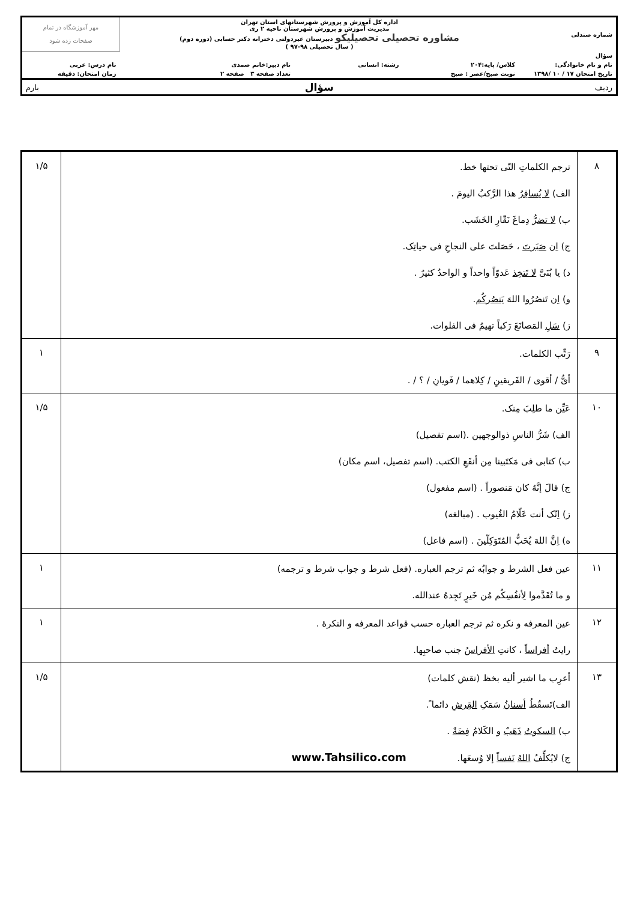| شماره صندلی | اداره کل آموزش و پرورش شهرستانهای استان تهران مدیریت آموزش و پرورش شهرستان ناحیه ۲ ری مشاوره تحصیلی تحصیلیکو دبیرستان غیردولتی دخترانه دکتر حسابی (دوره دوم) ( سال تحصیلی ۹۸-۹۷ ) | | | مهر آموزشگاه در تمام صفحات زده شود |
| سؤال | | | | |
| نام و نام خانوادگی: | کلاس/ پایه:۲۰۴ | رشته: انسانی | نام دبیر:خانم صمدی | نام درس: عربی |
| تاریخ امتحان ۱۷ / ۱۰ /۱۳۹۸ | نوبت صبح/عصر : صبح | | تعداد صفحه ۳ صفحه ۲ | زمان امتحان: دقیقه |
| ردیف | سؤال | | | بارم |
| ۸ | ترجم الکلماتِ التّی تحتها خط. الف) لا یُسافِرُ هذا الرَّکبُ الیومَ . ب) لا تضرُّ دِماغَ نَقّارِ الخَشَب. ج) اِن صَبَرتَ ، حَصَلتَ علی النجاحِ فی حیاتِک. د) یا بُنَیَّ لا تَتخِذ عَدوّاً واحداً و الواحدُ کثیرٌ . و) اِن تَنصُرُوا اللهَ یَنصُرکُم . ز) سَلِ المَصانَعَ رَکباً تهیمُ فی الفلوات. | ۱/۵ |
| ۹ | رَتِّب الکلمات. أیُّ / أقوی / الفَریقینِ / کِلاهما / فَویانِ / ؟ / . | ۱ |
| ۱۰ | عَیِّن ما طلِبَ مِنک. الف) شَرُّ الناسِ ذوالوجهین .(اسم تفصیل) ب) کتابی فی مَکتَبینا مِن أنفَعِ الکتب. (اسم تفصیل، اسم مکان) ج) قالَ إنَّهُ کان مَنصوراً . (اسم مفعول) ز) اِنّک أنت عَلّامُ الغُیوب . (مبالغه) ه) اِنَّ اللهَ یُحَبُّ المُتَوَکِلّینَ . (اسم فاعل) | ۱/۵ |
| ۱۱ | عین فعل الشرط و جوابُه ثم ترجم العباره. (فعل شرط و جواب شرط و ترجمه) و ما تُقَدَّموا لِأنفُسِکُم مُن خَیرٍ تَجِدهُ عندالله. | ۱ |
| ۱۲ | عین المعرفه و نکره ثم ترجم العباره حسب قواعد المعرفه و النکرۀ . رایتُ أفراساً ، کانتِ الأفراسُ جنب صاحبِها. | ۱ |
| ۱۳ | أعرِب ما اشیر ألیه بخظ (نقش کلمات) الف)تَسقُطُ أسنانُ سَمَکِ القِرشِ دائما ً. ب) السکوتُ ذَهَبٌ و الکَلامُ فِضَةٌ . ج) لایُکلِّفُ اللهُ نَفساً إلا وُسعَها. www.Tahsilico.com | ۱/۵ |